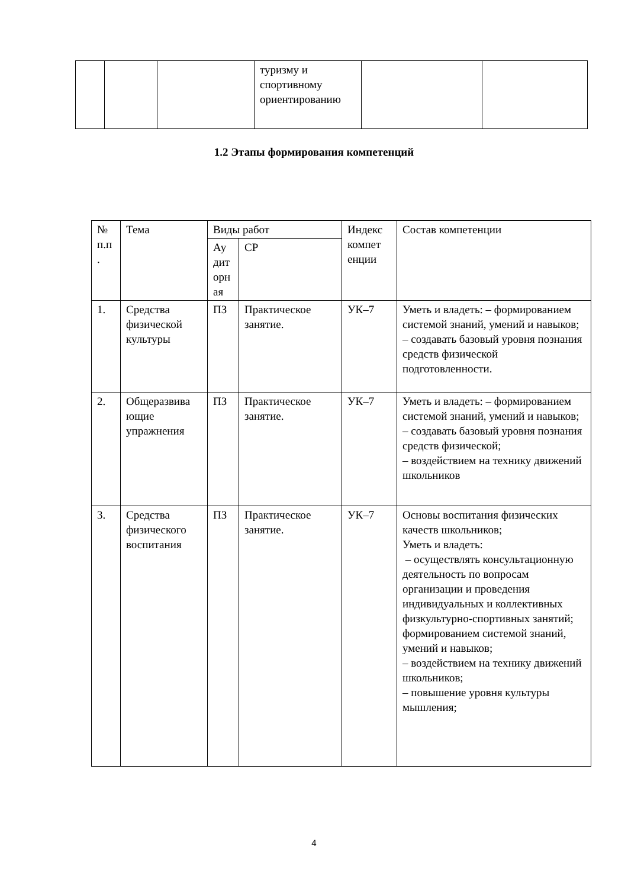| | | | туризму и спортивному ориентированию | | |
1.2 Этапы формирования компетенций
| № п.п . | Тема | Виды работ | | Индекс компет енции | Состав компетенции |
| --- | --- | --- | --- | --- | --- |
| | | Ау дит орн ая | СР | | |
| 1. | Средства физической культуры | ПЗ | Практическое занятие. | УК–7 | Уметь и владеть: – формированием системой знаний, умений и навыков; – создавать базовый уровня познания средств физической подготовленности. |
| 2. | Общеразвива ющие упражнения | ПЗ | Практическое занятие. | УК–7 | Уметь и владеть: – формированием системой знаний, умений и навыков; – создавать базовый уровня познания средств физической; – воздействием на технику движений школьников |
| 3. | Средства физического воспитания | ПЗ | Практическое занятие. | УК–7 | Основы воспитания физических качеств школьников; Уметь и владеть: – осуществлять консультационную деятельность по вопросам организации и проведения индивидуальных и коллективных физкультурно-спортивных занятий; формированием системой знаний, умений и навыков; – воздействием на технику движений школьников; – повышение уровня культуры мышления; |
4